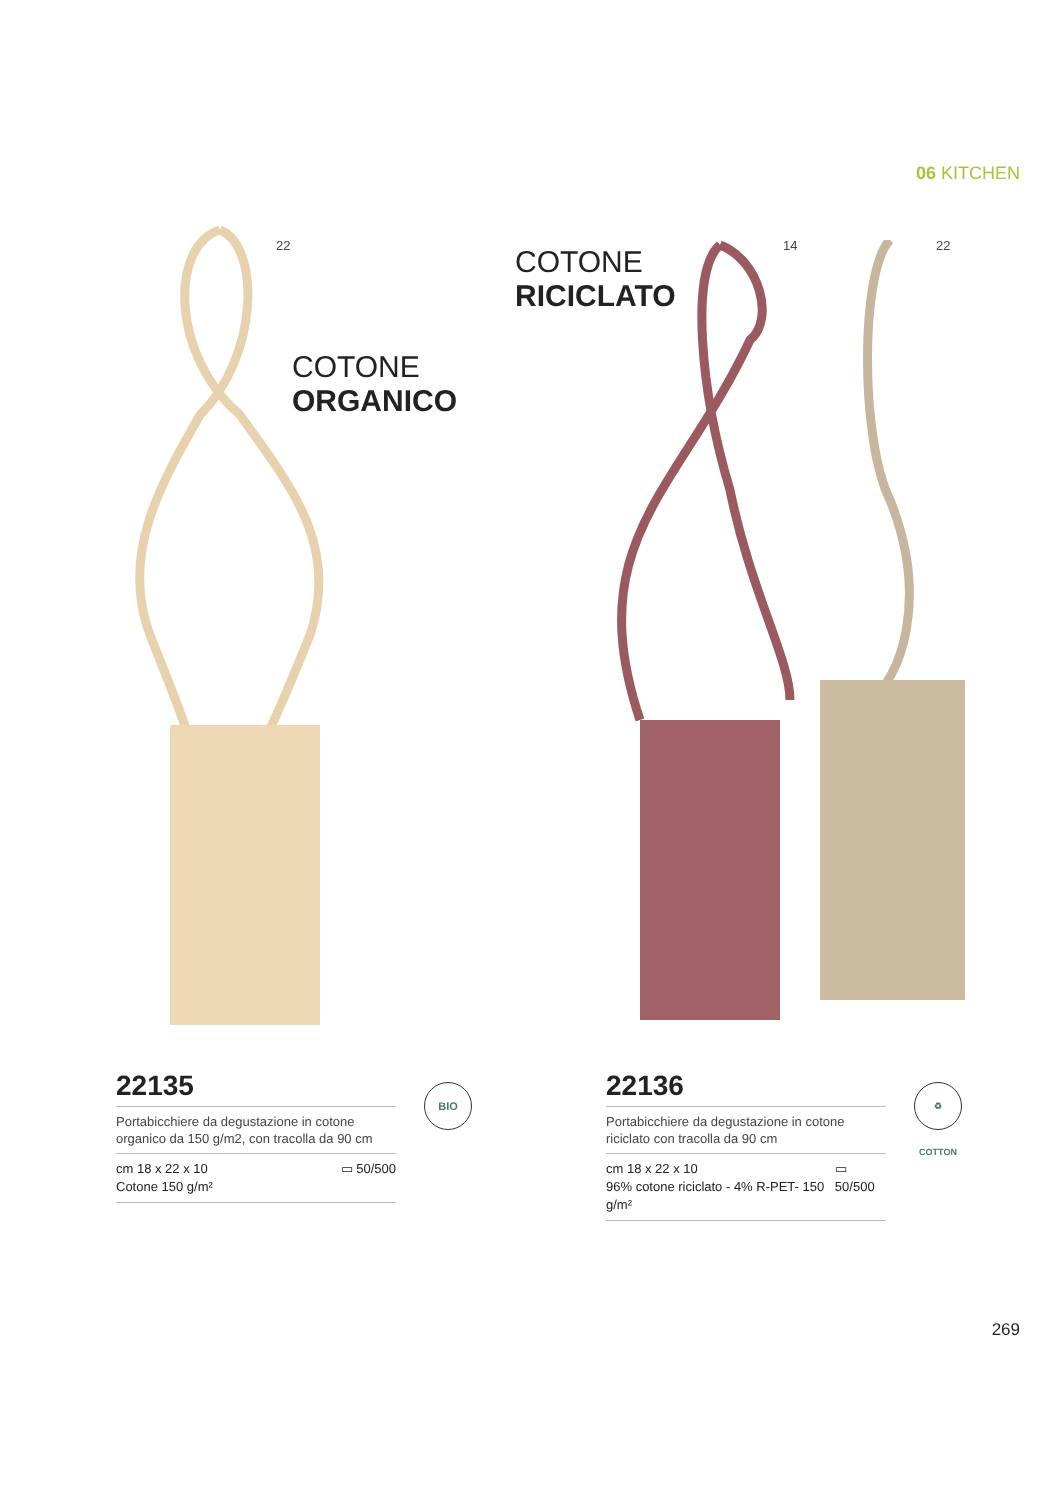06 KITCHEN
22 14 22
COTONE
ORGANICO
COTONE
RICICLATO
22135
Portabicchiere da degustazione in cotone organico da 150 g/m2, con tracolla da 90 cm
cm 18 x 22 x 10
Cotone 150 g/m² ▭ 50/500
BIO
22136
Portabicchiere da degustazione in cotone riciclato con tracolla da 90 cm
cm 18 x 22 x 10
96% cotone riciclato - 4% R-PET- 150 g/m² ▭ 50/500
♻ COTTON
269